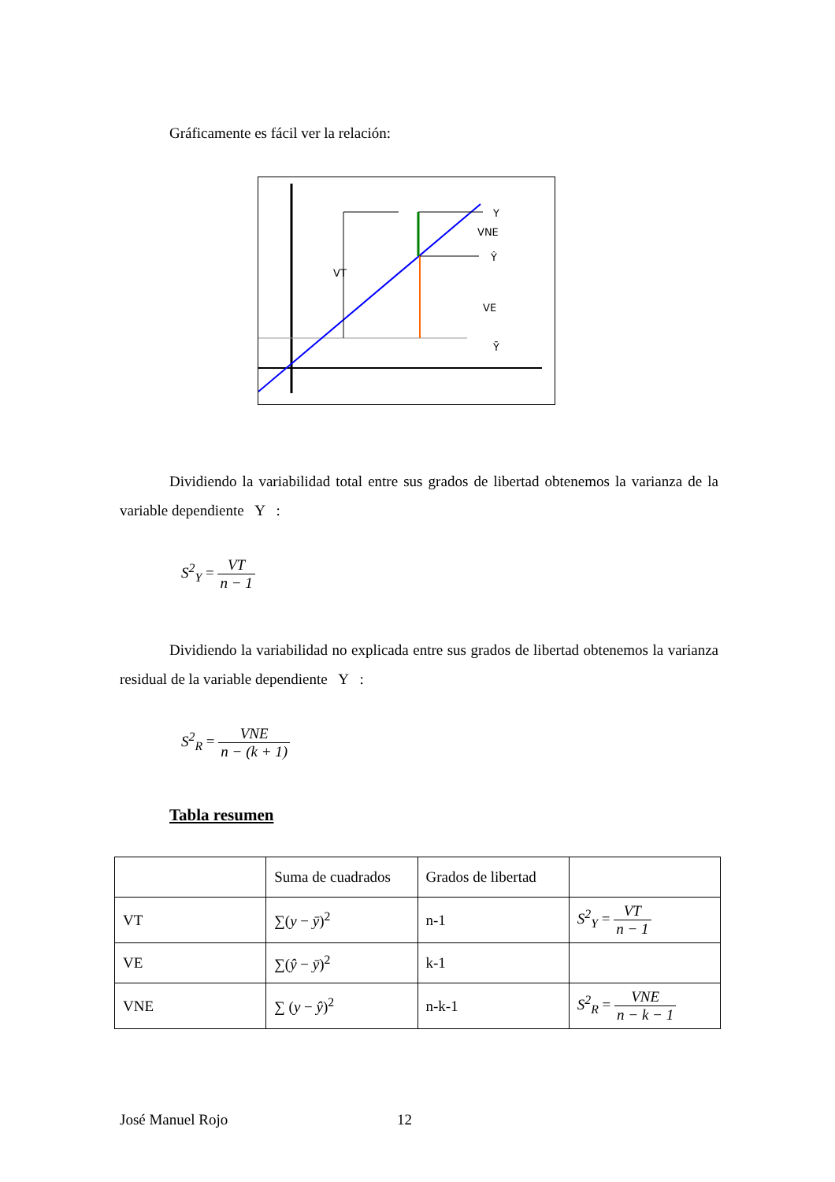Gráficamente es fácil ver la relación:
Y
VNE
Ŷ
VT
VE
Ȳ
Dividiendo la variabilidad total entre sus grados de libertad obtenemos la varianza de la variable dependiente Y :
S<sup>2</sup><sub>Y</sub> = VT n − 1
Dividiendo la variabilidad no explicada entre sus grados de libertad obtenemos la varianza residual de la variable dependiente Y :
S<sup>2</sup><sub>R</sub> = VNE n − (k + 1)
Tabla resumen
| | Suma de cuadrados | Grados de libertad | |
| VT | ∑( y − ȳ )<sup>2</sup> | n-1 | S<sup>2</sup><sub>Y</sub> = VT n − 1 |
| VE | ∑( ŷ − ȳ )<sup>2</sup> | k-1 | |
| VNE | ∑ ( y − ŷ )<sup>2</sup> | n-k-1 | S<sup>2</sup><sub>R</sub> = VNE n − k − 1 |
José Manuel Rojo 12